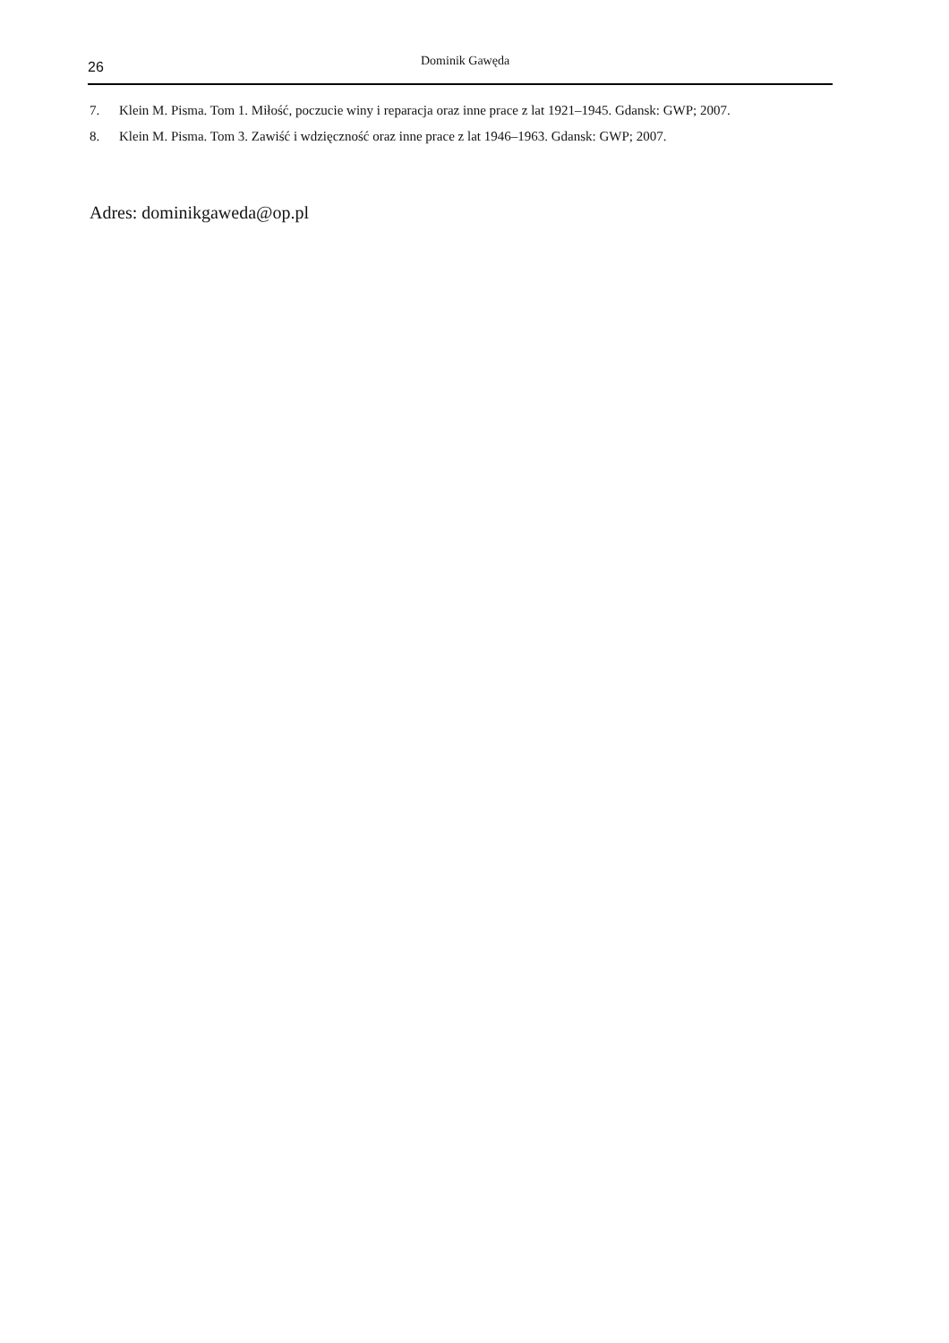26
Dominik Gawęda
7. Klein M. Pisma. Tom 1. Miłość, poczucie winy i reparacja oraz inne prace z lat 1921–1945. Gdansk: GWP; 2007.
8. Klein M. Pisma. Tom 3. Zawiść i wdzięczność oraz inne prace z lat 1946–1963. Gdansk: GWP; 2007.
Adres: dominikgaweda@op.pl